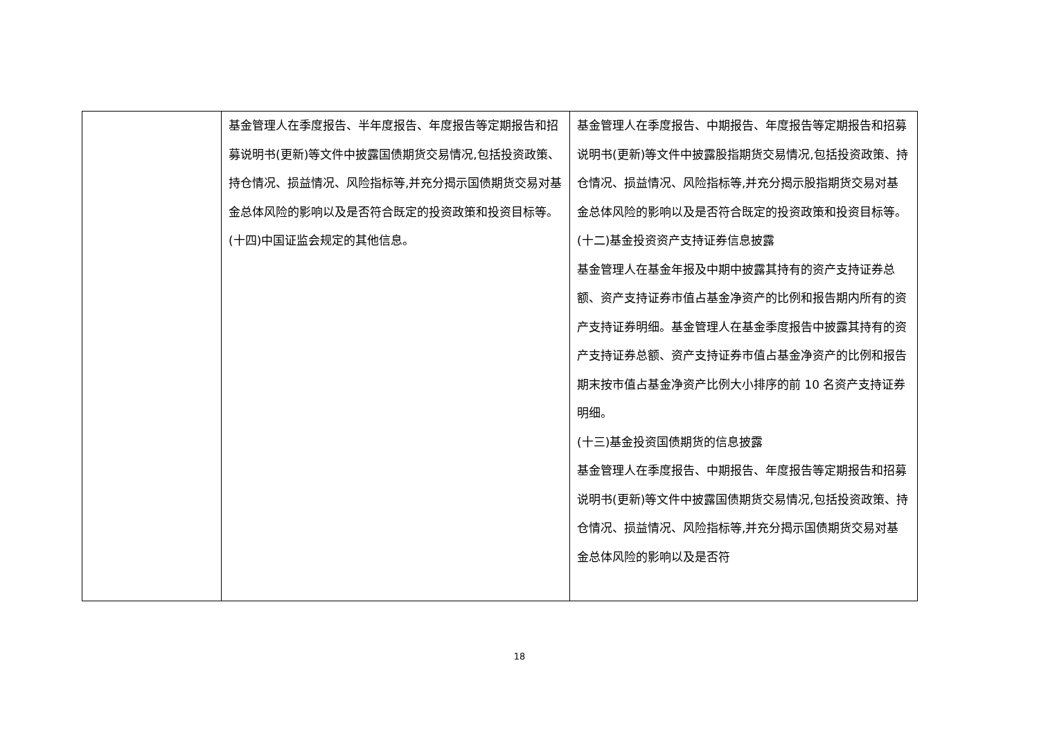| | 基金管理人在季度报告、半年度报告、年度报告等定期报告和招募说明书(更新)等文件中披露国债期货交易情况,包括投资政策、持仓情况、损益情况、风险指标等,并充分揭示国债期货交易对基金总体风险的影响以及是否符合既定的投资政策和投资目标等。 (十四)中国证监会规定的其他信息。 | 基金管理人在季度报告、中期报告、年度报告等定期报告和招募说明书(更新)等文件中披露股指期货交易情况,包括投资政策、持仓情况、损益情况、风险指标等,并充分揭示股指期货交易对基金总体风险的影响以及是否符合既定的投资政策和投资目标等。 (十二)基金投资资产支持证券信息披露 基金管理人在基金年报及中期中披露其持有的资产支持证券总额、资产支持证券市值占基金净资产的比例和报告期内所有的资产支持证券明细。基金管理人在基金季度报告中披露其持有的资产支持证券总额、资产支持证券市值占基金净资产的比例和报告期末按市值占基金净资产比例大小排序的前 10 名资产支持证券明细。 (十三)基金投资国债期货的信息披露 基金管理人在季度报告、中期报告、年度报告等定期报告和招募说明书(更新)等文件中披露国债期货交易情况,包括投资政策、持仓情况、损益情况、风险指标等,并充分揭示国债期货交易对基金总体风险的影响以及是否符 |
18